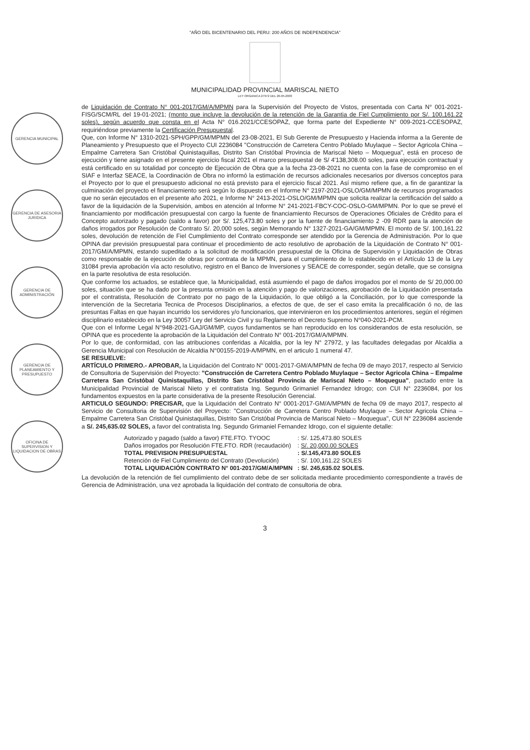"AÑO DEL BICENTENARIO DEL PERU: 200 AÑOS DE INDEPENDENCIA"
MUNICIPALIDAD PROVINCIAL MARISCAL NIETO
LEY ORGANICA 27972 DEL 26-05-2003
GERENCIA MUNICIPAL
GERENCIA DE ASESORIA JURIDICA
GERENCIA DE ADMINISTRACIÓN
GERENCIA DE PLANEAMIENTO Y PRESUPUESTO
OFICINA DE SUPERVISION Y LIQUIDACION DE OBRAS
de Liquidación de Contrato N° 001-2017/GM/A/MPMN para la Supervisión del Proyecto de Vistos, presentada con Carta N° 001-2021-FISG/SCM/RL del 19-01-2021; (monto que incluye la devolución de la retención de la Garantia de Fiel Cumplimiento por S/. 100,161.22 soles), según acuerdo que consta en el Acta N° 016.2021/CCESOPAZ, que forma parte del Expediente N° 009-2021-CCESOPAZ, requiriéndose previamente la Certificación Presupuestal.
Que, con Informe N° 1310-2021-SPH/GPP/GM/MPMN del 23-08-2021, El Sub Gerente de Presupuesto y Hacienda informa a la Gerente de Planeamiento y Presupuesto que el Proyecto CUI 2236084 "Construcción de Carretera Centro Poblado Muylaque – Sector Agricola China – Empalme Carretera San Cristóbal Quinistaquillas, Distrito San Cristóbal Provincia de Mariscal Nieto – Moquegua", está en proceso de ejecución y tiene asignado en el presente ejercicio fiscal 2021 el marco presupuestal de S/ 4'138,308.00 soles, para ejecución contractual y está certificado en su totalidad por concepto de Ejecución de Obra que a la fecha 23-08-2021 no cuenta con la fase de compromiso en el SIAF e Interfaz SEACE, la Coordinación de Obra no informó la estimación de recursos adicionales necesarios por diversos conceptos para el Proyecto por lo que el presupuesto adicional no está previsto para el ejercicio fiscal 2021. Así mismo refiere que, a fin de garantizar la culminación del proyecto el financiamiento será según lo dispuesto en el Informe N° 2197-2021-OSLO/GM/MPMN de recursos programados que no serán ejecutados en el presente año 2021, e Informe N° 2413-2021-OSLO/GM/MPMN que solicita realizar la certificación del saldo a favor de la liquidación de la Supervisión, ambos en atención al Informe N° 241-2021-FBCY-COC-OSLO-GM/MPMN. Por lo que se prevé el financiamiento por modificación presupuestal con cargo la fuente de financiamiento Recursos de Operaciones Oficiales de Crédito para el Concepto autorizado y pagado (saldo a favor) por S/. 125,473.80 soles y por la fuente de financiamiento 2 -09 RDR para la atención de daños irrogados por Resolución de Contrato S/. 20,000 soles, según Memorando N° 1327-2021-GA/GM/MPMN. El monto de S/. 100,161.22 soles, devolución de retención de Fiel Cumplimiento del Contrato corresponde ser atendido por la Gerencia de Administración. Por lo que OPINA dar previsión presupuestal para continuar el procedimiento de acto resolutivo de aprobación de la Liquidación de Contrato N° 001-2017/GM/A/MPMN, estando supeditado a la solicitud de modificación presupuestal de la Oficina de Supervisión y Liquidación de Obras como responsable de la ejecución de obras por contrata de la MPMN, para el cumplimiento de lo establecido en el Artículo 13 de la Ley 31084 previa aprobación vía acto resolutivo, registro en el Banco de Inversiones y SEACE de corresponder, según detalle, que se consigna en la parte resolutiva de esta resolución.
Que conforme los actuados, se establece que, la Municipalidad, está asumiendo el pago de daños irrogados por el monto de S/ 20,000.00 soles, situación que se ha dado por la presunta omisión en la atención y pago de valorizaciones, aprobación de la Liquidación presentada por el contratista, Resolución de Contrato por no pago de la Liquidación, lo que obligó a la Conciliación, por lo que corresponde la intervención de la Secretaria Tecnica de Procesos Disciplinarios, a efectos de que, de ser el caso emita la precalificación ó no, de las presuntas Faltas en que hayan incurrido los servidores y/o funcionarios, que intervinieron en los procedimientos anteriores, según el régimen disciplinario establecido en la Ley 30057 Ley del Servicio Civil y su Reglamento el Decreto Supremo N°040-2021-PCM.
Que con el Informe Legal N°948-2021-GAJ/GM/MP, cuyos fundamentos se han reproducido en los considerandos de esta resolución, se OPINA que es procedente la aprobación de la Liquidación del Contrato N° 001-2017/GM/A/MPMN.
Por lo que, de conformidad, con las atribuciones conferidas a Alcaldia, por la ley N° 27972, y las facultades delegadas por Alcaldia a Gerencia Municipal con Resolución de Alcaldia N°00155-2019-A/MPMN, en el articulo 1 numeral 47.
SE RESUELVE:
ARTÍCULO PRIMERO.- APROBAR, la Liquidación del Contrato N° 0001-2017-GM/A/MPMN de fecha 09 de mayo 2017, respecto al Servicio de Consultoria de Supervisión del Proyecto: "Construcción de Carretera Centro Poblado Muylaque – Sector Agricola China – Empalme Carretera San Cristóbal Quinistaquillas, Distrito San Cristóbal Provincia de Mariscal Nieto – Moquegua", pactado entre la Municipalidad Provincial de Mariscal Nieto y el contratista Ing. Segundo Grimaniel Fernandez Idrogo; con CUI N° 2236084, por los fundamentos expuestos en la parte considerativa de la presente Resolución Gerencial.
ARTICULO SEGUNDO: PRECISAR, que la Liquidación del Contrato N° 0001-2017-GM/A/MPMN de fecha 09 de mayo 2017, respecto al Servicio de Consultoria de Supervisión del Proyecto: "Construcción de Carretera Centro Poblado Muylaque – Sector Agricola China – Empalme Carretera San Cristóbal Quinistaquillas, Distrito San Cristóbal Provincia de Mariscal Nieto – Moquegua", CUI N° 2236084 asciende a S/. 245,635.02 SOLES, a favor del contratista Ing. Segundo Grimaniel Fernandez Idrogo, con el siguiente detalle:
| Autorizado y pagado (saldo a favor) FTE.FTO. TYOOC | : S/. 125,473.80 SOLES |
| Daños irrogados por Resolución FTE.FTO. RDR (recaudación) | : S/. 20,000.00 SOLES |
| TOTAL PREVISION PRESUPUESTAL | : S/.145,473.80 SOLES |
| Retención de Fiel Cumplimiento del Contrato (Devolución) | : S/. 100,161.22 SOLES |
| TOTAL LIQUIDACIÓN CONTRATO N° 001-2017/GM/A/MPMN | : S/. 245,635.02 SOLES. |
La devolución de la retención de fiel cumplimiento del contrato debe de ser solicitada mediante procedimiento correspondiente a través de Gerencia de Administración, una vez aprobada la liquidación del contrato de consultoria de obra.
3